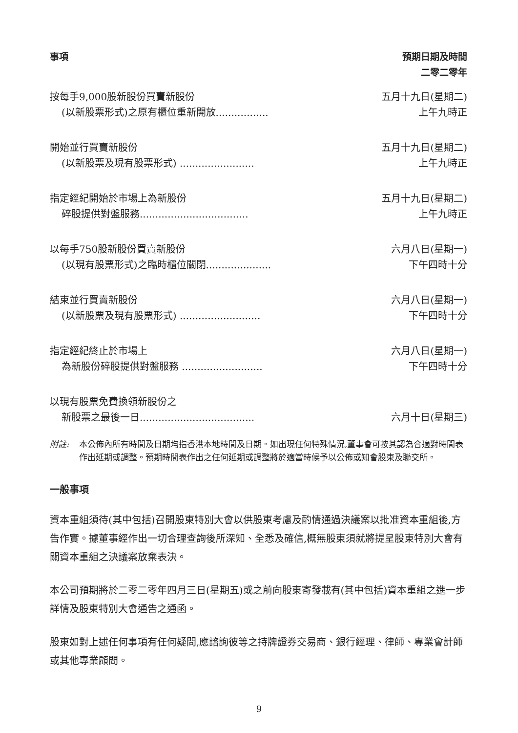事項 預期日期及時間
二零二零年
| 按每手9,000股新股份買賣新股份 (以新股票形式)之原有櫃位重新開放................. | 五月十九日(星期二) 上午九時正 |
| 開始並行買賣新股份 (以新股票及現有股票形式) ........................ | 五月十九日(星期二) 上午九時正 |
| 指定經紀開始於市場上為新股份 碎股提供對盤服務................................... | 五月十九日(星期二) 上午九時正 |
| 以每手750股新股份買賣新股份 (以現有股票形式)之臨時櫃位關閉..................... | 六月八日(星期一) 下午四時十分 |
| 結束並行買賣新股份 (以新股票及現有股票形式) .......................... | 六月八日(星期一) 下午四時十分 |
| 指定經紀終止於市場上 為新股份碎股提供對盤服務 .......................... | 六月八日(星期一) 下午四時十分 |
| 以現有股票免費換領新股份之 新股票之最後一日..................................... | 六月十日(星期三) |
附註: 本公佈內所有時間及日期均指香港本地時間及日期。如出現任何特殊情況,董事會可按其認為合適對時間表作出延期或調整。預期時間表作出之任何延期或調整將於適當時候予以公佈或知會股東及聯交所。
一般事項
資本重組須待(其中包括)召開股東特別大會以供股東考慮及酌情通過決議案以批准資本重組後,方告作實。據董事經作出一切合理查詢後所深知、全悉及確信,概無股東須就將提呈股東特別大會有關資本重組之決議案放棄表決。
本公司預期將於二零二零年四月三日(星期五)或之前向股東寄發載有(其中包括)資本重組之進一步詳情及股東特別大會通告之通函。
股東如對上述任何事項有任何疑問,應諮詢彼等之持牌證券交易商、銀行經理、律師、專業會計師或其他專業顧問。
9